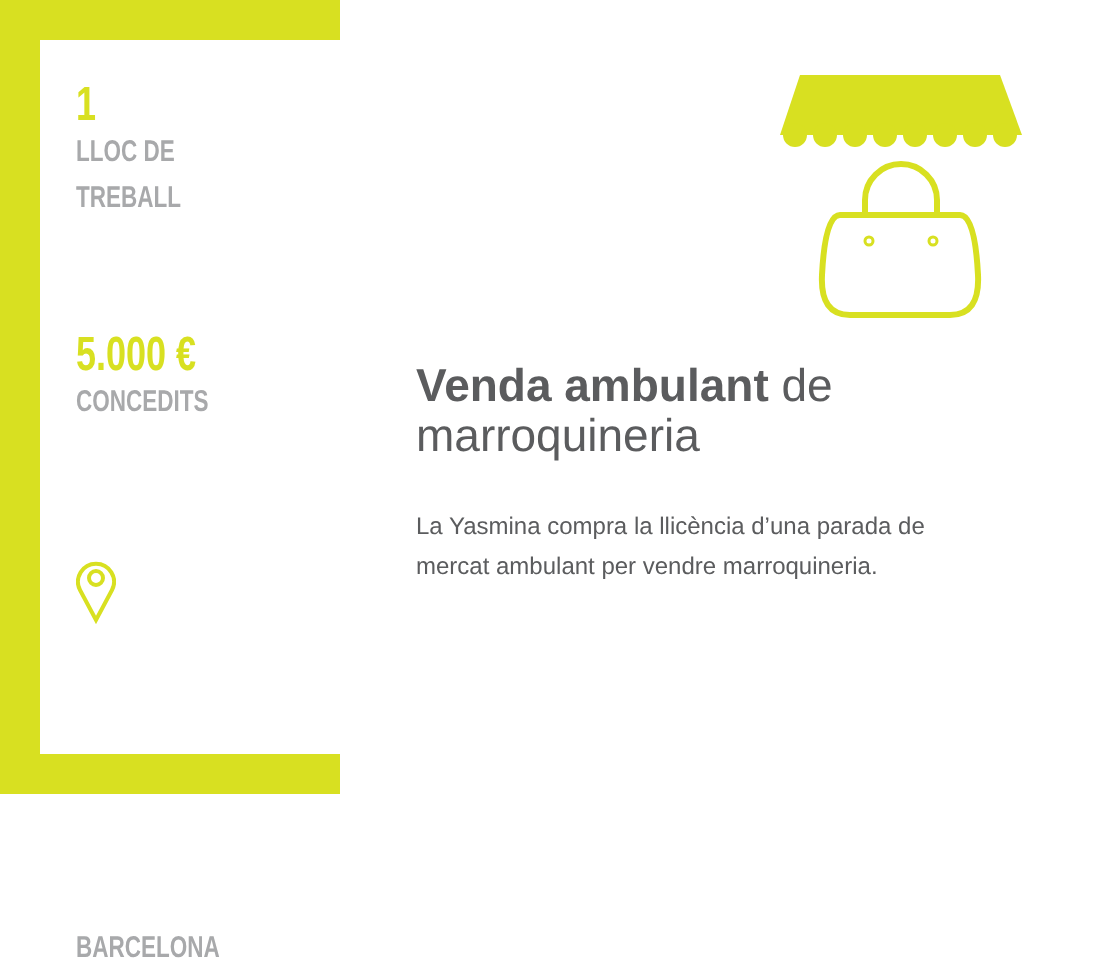1
LLOC DE
TREBALL
5.000 €
CONCEDITS
BARCELONA
Venda ambulant de marroquineria
La Yasmina compra la llicència d’una parada de mercat ambulant per vendre marroquineria.